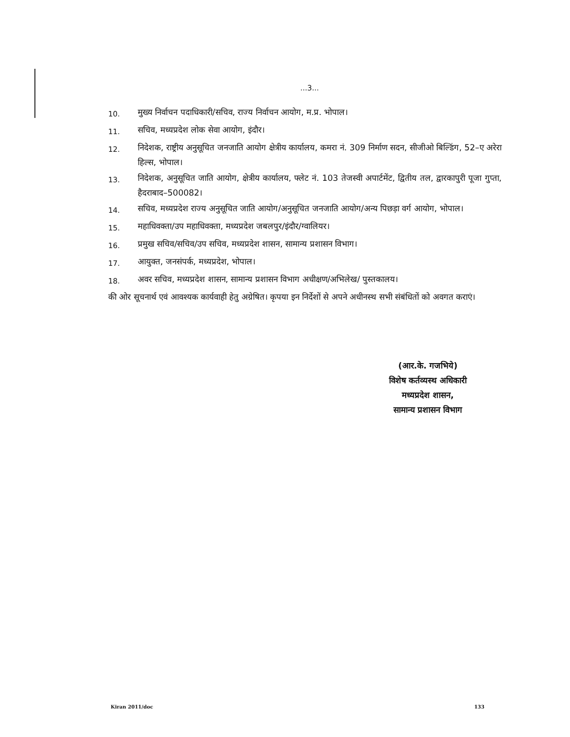...3...
10.
मुख्य निर्वाचन पदाधिकारी/सचिव, राज्य निर्वाचन आयोग, म.प्र. भोपाल।
11.
सचिव, मध्यप्रदेश लोक सेवा आयोग, इंदौर।
12.
निदेशक, राष्ट्रीय अनुसूचित जनजाति आयोग क्षेत्रीय कार्यालय, कमरा नं. 309 निर्माण सदन, सीजीओ बिल्डिंग, 52–ए अरेरा हिल्स, भोपाल।
13.
निदेशक, अनुसूचित जाति आयोग, क्षेत्रीय कार्यालय, फ्लेट नं. 103 तेजस्वी अपार्टमेंट, द्वितीय तल, द्वारकापुरी पूजा गुप्ता, हैदराबाद–500082।
14.
सचिव, मध्यप्रदेश राज्य अनुसूचित जाति आयोग/अनुसूचित जनजाति आयोग/अन्य पिछड़ा वर्ग आयोग, भोपाल।
15.
महाधिवक्ता/उप महाधिवक्ता, मध्यप्रदेश जबलपुर/इंदौर/ग्वालियर।
16.
प्रमुख सचिव/सचिव/उप सचिव, मध्यप्रदेश शासन, सामान्य प्रशासन विभाग।
17.
आयुक्त, जनसंपर्क, मध्यप्रदेश, भोपाल।
18.
अवर सचिव, मध्यप्रदेश शासन, सामान्य प्रशासन विभाग अधीक्षण/अभिलेख/ पुस्तकालय।
की ओर सूचनार्थ एवं आवश्यक कार्यवाही हेतु अग्रेषित। कृपया इन निर्देशों से अपने अधीनस्थ सभी संबंधितों को अवगत कराएं।
(आर.के. गजभिये)
विशेष कर्तव्यस्थ अधिकारी
मध्यप्रदेश शासन,
सामान्य प्रशासन विभाग
Kiran 2011/doc 133